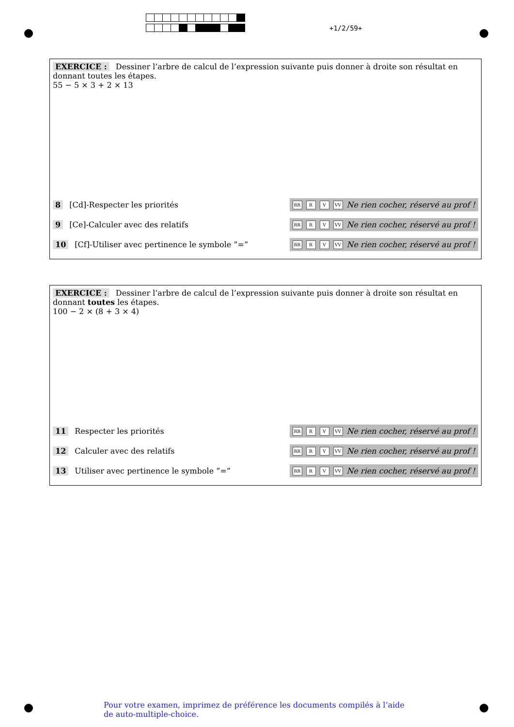+1/2/59+
EXERCICE : Dessiner l’arbre de calcul de l’expression suivante puis donner à droite son résultat en donnant toutes les étapes.
55 − 5 × 3 + 2 × 13
8 [Cd]-Respecter les priorités
RR R V VV Ne rien cocher, réservé au prof !
9 [Ce]-Calculer avec des relatifs
RR R V VV Ne rien cocher, réservé au prof !
10 [Cf]-Utiliser avec pertinence le symbole ”=”
RR R V VV Ne rien cocher, réservé au prof !
EXERCICE : Dessiner l’arbre de calcul de l’expression suivante puis donner à droite son résultat en donnant toutes les étapes.
100 − 2 × (8 + 3 × 4)
11 Respecter les priorités
RR R V VV Ne rien cocher, réservé au prof !
12 Calculer avec des relatifs
RR R V VV Ne rien cocher, réservé au prof !
13 Utiliser avec pertinence le symbole ”=”
RR R V VV Ne rien cocher, réservé au prof !
Pour votre examen, imprimez de préférence les documents compilés à l’aide de auto-multiple-choice.